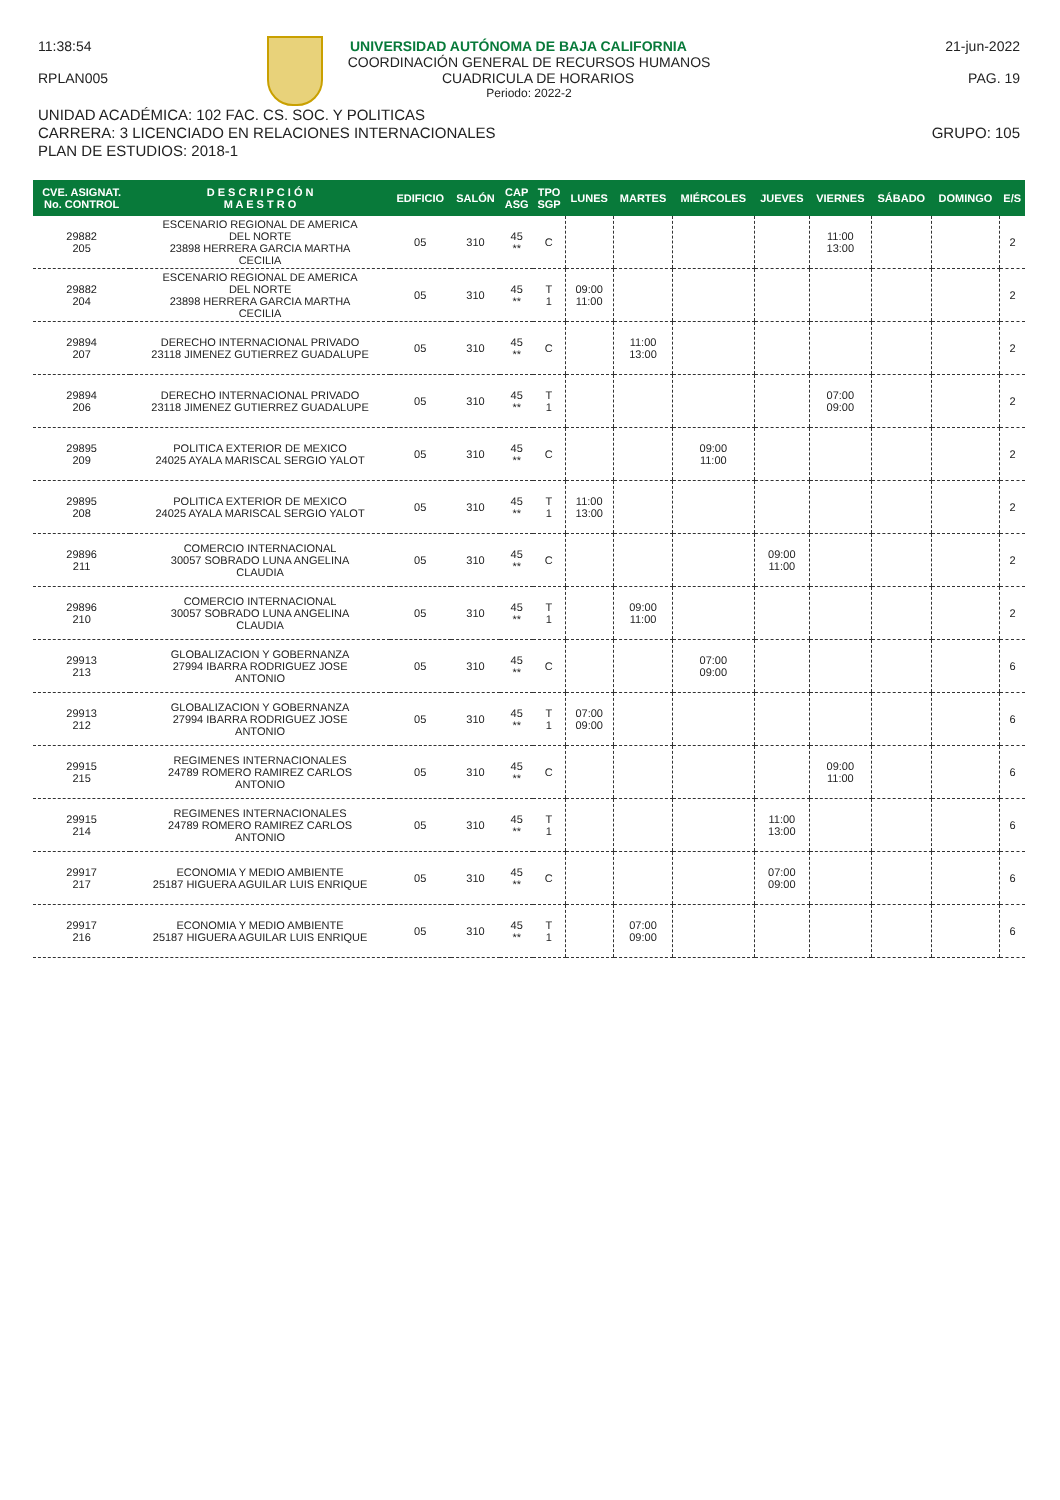11:38:54 UNIVERSIDAD AUTÓNOMA DE BAJA CALIFORNIA 21-jun-2022
COORDINACIÓN GENERAL DE RECURSOS HUMANOS
RPLAN005 CUADRICULA DE HORARIOS PAG. 19
Periodo: 2022-2
UNIDAD ACADÉMICA: 102 FAC. CS. SOC. Y POLITICAS
CARRERA: 3 LICENCIADO EN RELACIONES INTERNACIONALES GRUPO: 105
PLAN DE ESTUDIOS: 2018-1
| CVE. ASIGNAT. No. CONTROL | D E S C R I P C I Ó N M A E S T R O | EDIFICIO | SALÓN | CAP ASG | TPO SGP | LUNES | MARTES | MIÉRCOLES | JUEVES | VIERNES | SÁBADO | DOMINGO | E/S |
| --- | --- | --- | --- | --- | --- | --- | --- | --- | --- | --- | --- | --- | --- |
| 29882 205 | ESCENARIO REGIONAL DE AMERICA DEL NORTE 23898 HERRERA GARCIA MARTHA CECILIA | 05 | 310 | 45 ** | C | | | | | 11:00 13:00 | | | 2 |
| 29882 204 | ESCENARIO REGIONAL DE AMERICA DEL NORTE 23898 HERRERA GARCIA MARTHA CECILIA | 05 | 310 | 45 ** | T 1 | 09:00 11:00 | | | | | | | 2 |
| 29894 207 | DERECHO INTERNACIONAL PRIVADO 23118 JIMENEZ GUTIERREZ GUADALUPE | 05 | 310 | 45 ** | C | | 11:00 13:00 | | | | | | 2 |
| 29894 206 | DERECHO INTERNACIONAL PRIVADO 23118 JIMENEZ GUTIERREZ GUADALUPE | 05 | 310 | 45 ** | T 1 | | | | | 07:00 09:00 | | | 2 |
| 29895 209 | POLITICA EXTERIOR DE MEXICO 24025 AYALA MARISCAL SERGIO YALOT | 05 | 310 | 45 ** | C | | | 09:00 11:00 | | | | | 2 |
| 29895 208 | POLITICA EXTERIOR DE MEXICO 24025 AYALA MARISCAL SERGIO YALOT | 05 | 310 | 45 ** | T 1 | 11:00 13:00 | | | | | | | 2 |
| 29896 211 | COMERCIO INTERNACIONAL 30057 SOBRADO LUNA ANGELINA CLAUDIA | 05 | 310 | 45 ** | C | | | | 09:00 11:00 | | | | 2 |
| 29896 210 | COMERCIO INTERNACIONAL 30057 SOBRADO LUNA ANGELINA CLAUDIA | 05 | 310 | 45 ** | T 1 | | 09:00 11:00 | | | | | | 2 |
| 29913 213 | GLOBALIZACION Y GOBERNANZA 27994 IBARRA RODRIGUEZ JOSE ANTONIO | 05 | 310 | 45 ** | C | | | 07:00 09:00 | | | | | 6 |
| 29913 212 | GLOBALIZACION Y GOBERNANZA 27994 IBARRA RODRIGUEZ JOSE ANTONIO | 05 | 310 | 45 ** | T 1 | 07:00 09:00 | | | | | | | 6 |
| 29915 215 | REGIMENES INTERNACIONALES 24789 ROMERO RAMIREZ CARLOS ANTONIO | 05 | 310 | 45 ** | C | | | | | 09:00 11:00 | | | 6 |
| 29915 214 | REGIMENES INTERNACIONALES 24789 ROMERO RAMIREZ CARLOS ANTONIO | 05 | 310 | 45 ** | T 1 | | | | 11:00 13:00 | | | | 6 |
| 29917 217 | ECONOMIA Y MEDIO AMBIENTE 25187 HIGUERA AGUILAR LUIS ENRIQUE | 05 | 310 | 45 ** | C | | | | 07:00 09:00 | | | | 6 |
| 29917 216 | ECONOMIA Y MEDIO AMBIENTE 25187 HIGUERA AGUILAR LUIS ENRIQUE | 05 | 310 | 45 ** | T 1 | | 07:00 09:00 | | | | | | 6 |